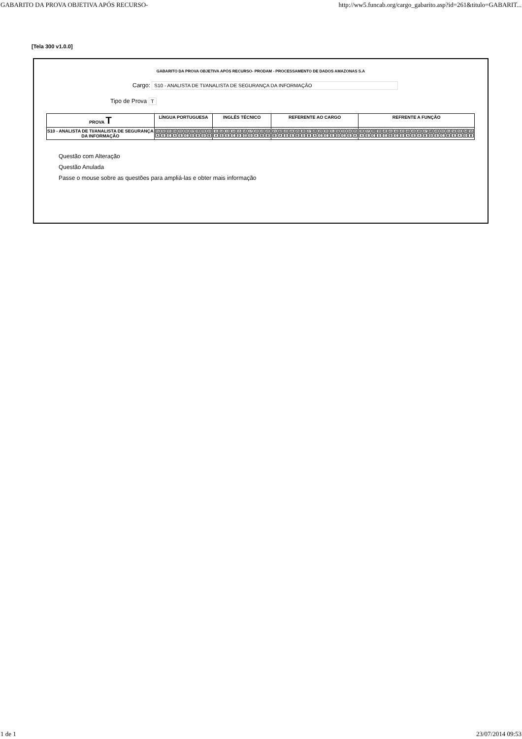GABARITO DA PROVA OBJETIVA APÓS RECURSO- http://ww5.funcab.org/cargo_gabarito.asp?id=261&titulo=GABARIT...
[Tela 300 v1.0.0]
GABARITO DA PROVA OBJETIVA APÓS RECURSO- PRODAM - PROCESSAMENTO DE DADOS AMAZONAS S.A
Cargo: S10 - ANALISTA DE TI/ANALISTA DE SEGURANÇA DA INFORMAÇÃO
Tipo de Prova T
| PROVA T | LÍNGUA PORTUGUESA | INGLÊS TÉCNICO | REFERENTE AO CARGO | REFRENTE A FUNÇÃO |
| --- | --- | --- | --- | --- |
| S10 - ANALISTA DE TI/ANALISTA DE SEGURANÇA DA INFORMAÇÃO | / 01 / 02 / 03 / 04 / 05 / 06 / 07 / 08 / 09 / 10 / / A / E / C / A / E / C / D / B / D / B / | / 11 / 12 / 13 / 14 / 15 / 16 / 17 / 18 / 19 / 20 / / A / E / E / C / D / C / D / A / B / B / | / 21 / 22 / 23 / 24 / 25 / 26 / 27 / 28 / 29 / 30 / 31 / 32 / 33 / 34 / 35 / / B / A / D / E / B / D / B / A / C / C / E / D / C / E / A / | / 36 / 37 / 38 / 39 / 40 / 41 / 42 / 43 / 44 / 45 / 46 / 47 / 48 / 49 / 50 / 51 / 52 / 53 / 54 / 55 / / A / E / C / D / C / B / C / D / A / E / A / B / D / E / C / B / E / A / D / B / |
Questão com Alteração
Questão Anulada
Passe o mouse sobre as questões para ampliá-las e obter mais informação
1 de 1 23/07/2014 09:53